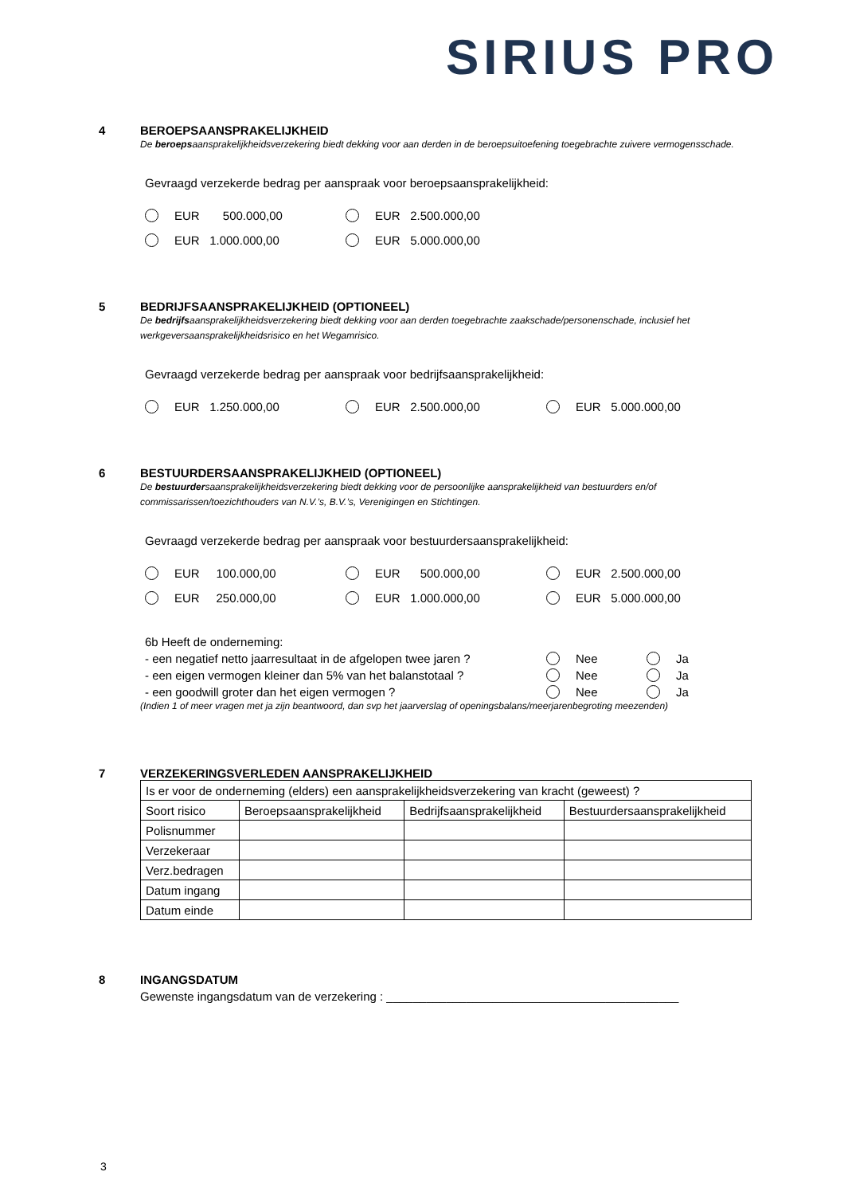SIRIUS PRO
4 BEROEPSAANSPRAKELIJKHEID
De beroepsaansprakelijkheidsverzekering biedt dekking voor aan derden in de beroepsuitoefening toegebrachte zuivere vermogensschade.
Gevraagd verzekerde bedrag per aanspraak voor beroepsaansprakelijkheid:
EUR 500.000,00
EUR 2.500.000,00
EUR 1.000.000,00
EUR 5.000.000,00
5 BEDRIJFSAANSPRAKELIJKHEID (OPTIONEEL)
De bedrijfsaansprakelijkheidsverzekering biedt dekking voor aan derden toegebrachte zaakschade/personenschade, inclusief het werkgeversaansprakelijkheidsrisico en het Wegamrisico.
Gevraagd verzekerde bedrag per aanspraak voor bedrijfsaansprakelijkheid:
EUR 1.250.000,00
EUR 2.500.000,00
EUR 5.000.000,00
6 BESTUURDERSAANSPRAKELIJKHEID (OPTIONEEL)
De bestuurdersaansprakelijkheidsverzekering biedt dekking voor de persoonlijke aansprakelijkheid van bestuurders en/of commissarissen/toezichthouders van N.V.’s, B.V.’s, Verenigingen en Stichtingen.
Gevraagd verzekerde bedrag per aanspraak voor bestuurdersaansprakelijkheid:
EUR 100.000,00
EUR 500.000,00
EUR 2.500.000,00
EUR 250.000,00
EUR 1.000.000,00
EUR 5.000.000,00
6b Heeft de onderneming:
- een negatief netto jaarresultaat in de afgelopen twee jaren ?
Nee
Ja
- een eigen vermogen kleiner dan 5% van het balanstotaal ?
Nee
Ja
- een goodwill groter dan het eigen vermogen ?
Nee
Ja
(Indien 1 of meer vragen met ja zijn beantwoord, dan svp het jaarverslag of openingsbalans/meerjarenbegroting meezenden)
7 VERZEKERINGSVERLEDEN AANSPRAKELIJKHEID
| Is er voor de onderneming (elders) een aansprakelijkheidsverzekering van kracht (geweest) ? | | | |
| Soort risico | Beroepsaansprakelijkheid | Bedrijfsaansprakelijkheid | Bestuurdersaansprakelijkheid |
| Polisnummer | | | |
| Verzekeraar | | | |
| Verz.bedragen | | | |
| Datum ingang | | | |
| Datum einde | | | |
8 INGANGSDATUM
Gewenste ingangsdatum van de verzekering : ____________________________________________
3